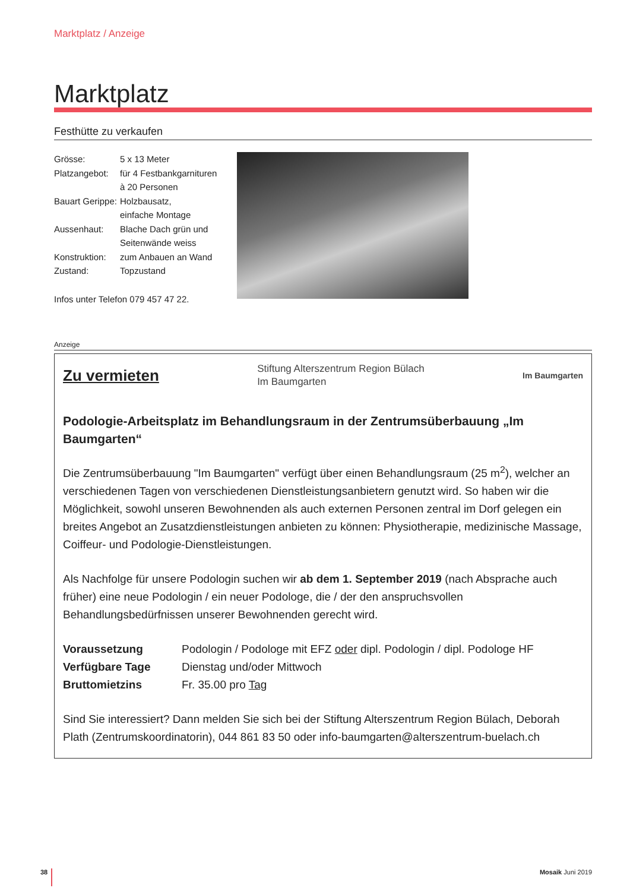Marktplatz / Anzeige
Marktplatz
Festhütte zu verkaufen
| Grösse: | 5 x 13 Meter |
| Platzangebot: | für 4 Festbankgarnituren à 20 Personen |
| Bauart Gerippe: | Holzbausatz, einfache Montage |
| Aussenhaut: | Blache Dach grün und Seitenwände weiss |
| Konstruktion: | zum Anbauen an Wand |
| Zustand: | Topzustand |
Infos unter Telefon 079 457 47 22.
Anzeige
Zu vermieten
Stiftung Alterszentrum Region Bülach
Im Baumgarten
Im Baumgarten
Podologie-Arbeitsplatz im Behandlungsraum in der Zentrumsüberbauung „Im Baumgarten“
Die Zentrumsüberbauung "Im Baumgarten" verfügt über einen Behandlungsraum (25 m<sup>2</sup>), welcher an verschiedenen Tagen von verschiedenen Dienstleistungsanbietern genutzt wird. So haben wir die Möglichkeit, sowohl unseren Bewohnenden als auch externen Personen zentral im Dorf gelegen ein breites Angebot an Zusatzdienstleistungen anbieten zu können: Physiotherapie, medizinische Massage, Coiffeur- und Podologie-Dienstleistungen.
Als Nachfolge für unsere Podologin suchen wir ab dem 1. September 2019 (nach Absprache auch früher) eine neue Podologin / ein neuer Podologe, die / der den anspruchsvollen Behandlungsbedürfnissen unserer Bewohnenden gerecht wird.
| Voraussetzung | Podologin / Podologe mit EFZ oder dipl. Podologin / dipl. Podologe HF |
| Verfügbare Tage | Dienstag und/oder Mittwoch |
| Bruttomietzins | Fr. 35.00 pro Tag |
Sind Sie interessiert? Dann melden Sie sich bei der Stiftung Alterszentrum Region Bülach, Deborah Plath (Zentrumskoordinatorin), 044 861 83 50 oder info-baumgarten@alterszentrum-buelach.ch
38 Mosaik Juni 2019